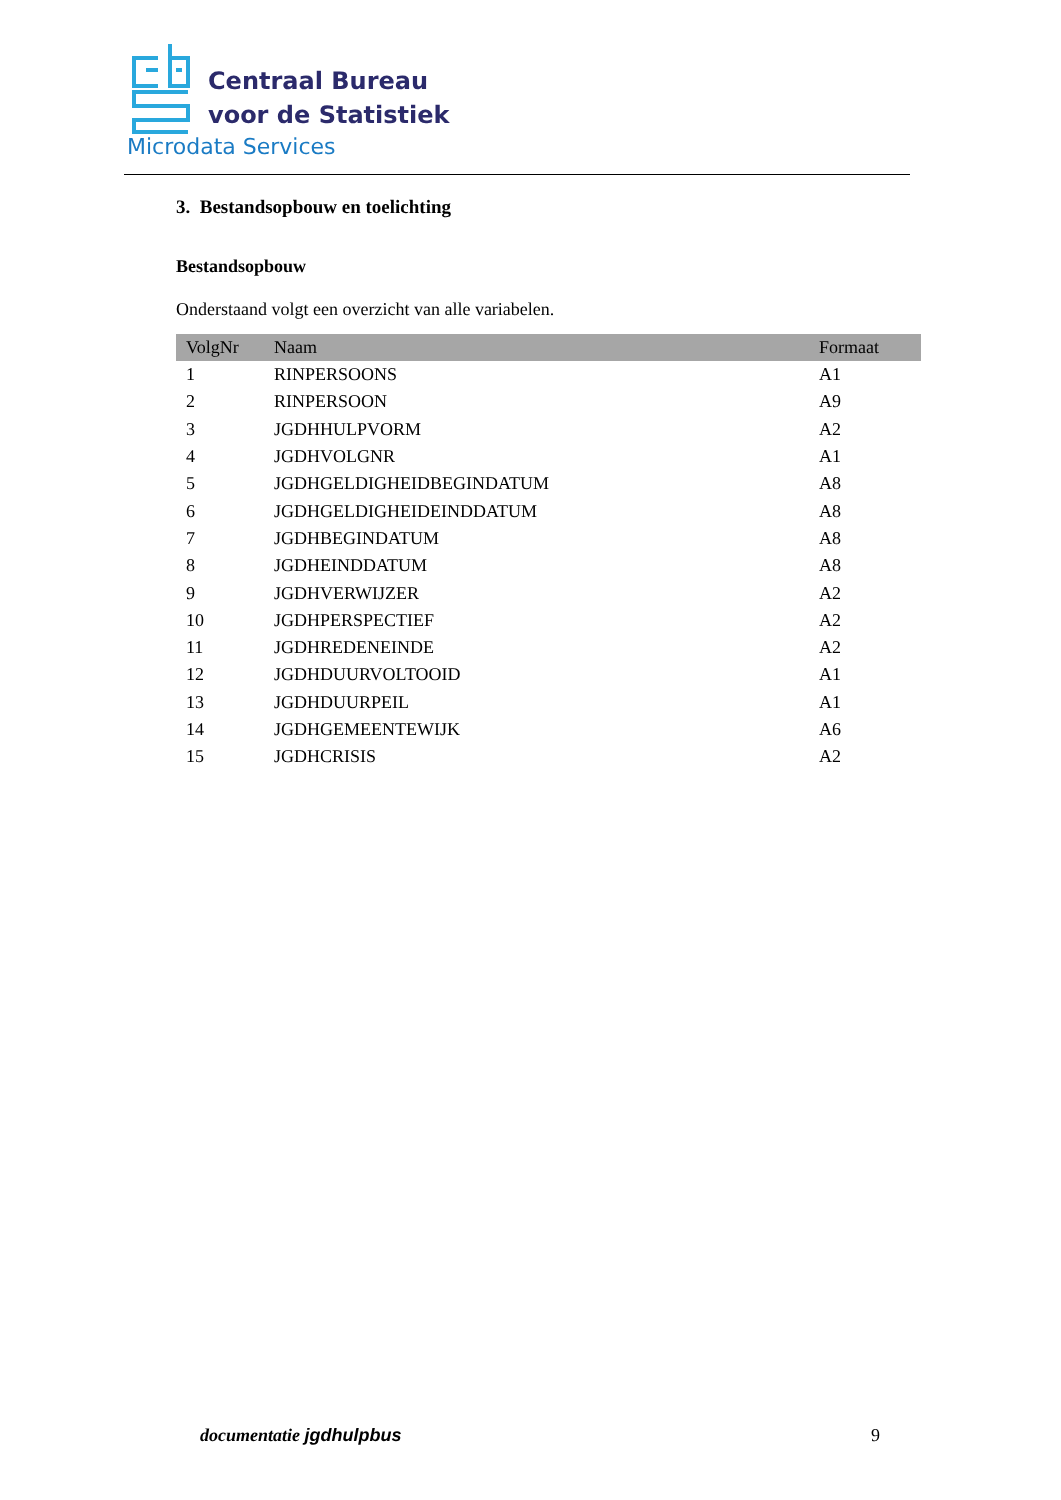Centraal Bureau
voor de Statistiek
Microdata Services
3. Bestandsopbouw en toelichting
Bestandsopbouw
Onderstaand volgt een overzicht van alle variabelen.
| VolgNr | Naam | Formaat |
| --- | --- | --- |
| 1 | RINPERSOONS | A1 |
| 2 | RINPERSOON | A9 |
| 3 | JGDHHULPVORM | A2 |
| 4 | JGDHVOLGNR | A1 |
| 5 | JGDHGELDIGHEIDBEGINDATUM | A8 |
| 6 | JGDHGELDIGHEIDEINDDATUM | A8 |
| 7 | JGDHBEGINDATUM | A8 |
| 8 | JGDHEINDDATUM | A8 |
| 9 | JGDHVERWIJZER | A2 |
| 10 | JGDHPERSPECTIEF | A2 |
| 11 | JGDHREDENEINDE | A2 |
| 12 | JGDHDUURVOLTOOID | A1 |
| 13 | JGDHDUURPEIL | A1 |
| 14 | JGDHGEMEENTEWIJK | A6 |
| 15 | JGDHCRISIS | A2 |
documentatie jgdhulpbus 9